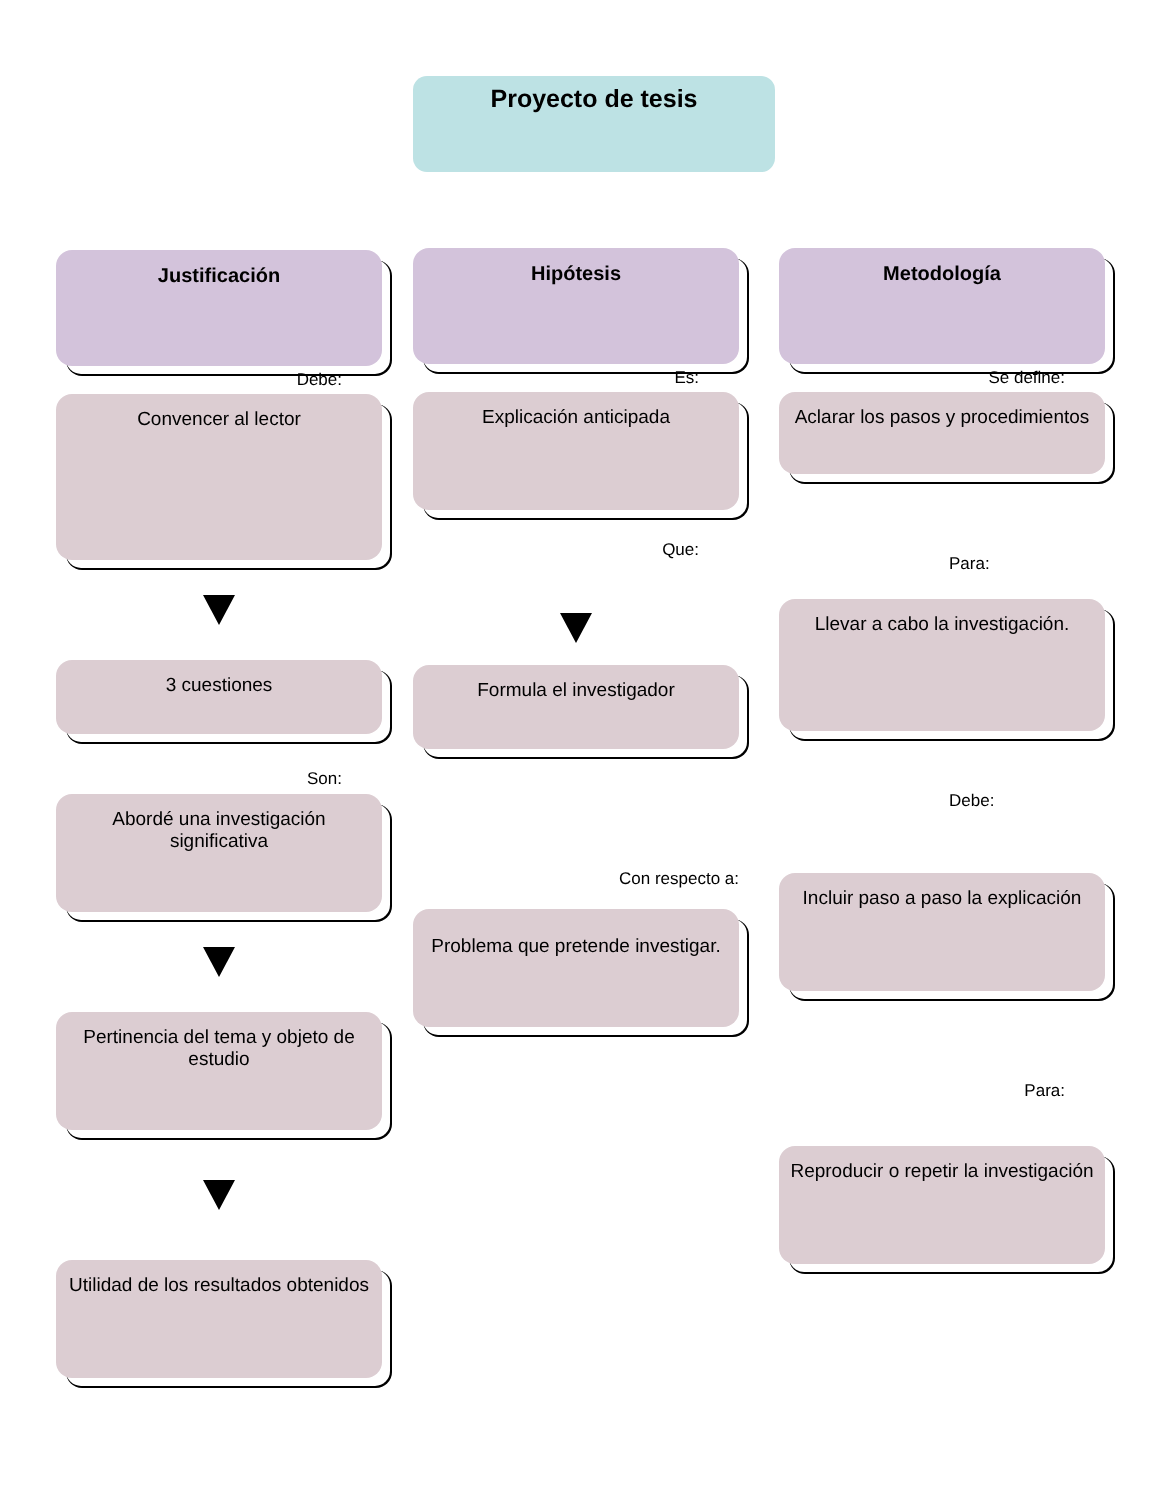Proyecto de tesis
Justificación
Debe:
Convencer al lector
3 cuestiones
Son:
Abordé una investigación significativa
Pertinencia del tema y objeto de estudio
Utilidad de los resultados obtenidos
Hipótesis
Es:
Explicación anticipada
Que:
Formula el investigador
Con respecto a:
Problema que pretende investigar.
Metodología
Se define:
Aclarar los pasos y procedimientos
Para:
Llevar a cabo la investigación.
Debe:
Incluir paso a paso la explicación
Para:
Reproducir o repetir la investigación